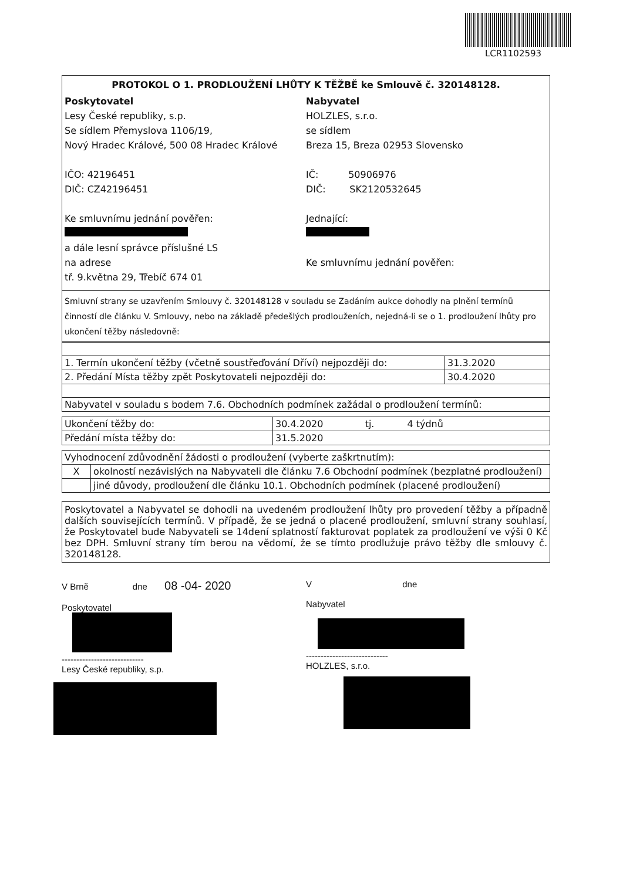LCR1102593
PROTOKOL O 1. PRODLOUŽENÍ LHŮTY K TĚŽBĚ ke Smlouvě č. 320148128.
Poskytovatel
Lesy České republiky, s.p.
Se sídlem Přemyslova 1106/19,
Nový Hradec Králové, 500 08 Hradec Králové
IČO: 42196451
DIČ: CZ42196451
Ke smluvnímu jednání pověřen:
a dále lesní správce příslušné LS
na adrese
tř. 9.května 29, Třebíč 674 01
Nabyvatel
HOLZLES, s.r.o.
se sídlem
Breza 15, Breza 02953 Slovensko
IČ: 50906976
DIČ: SK2120532645
Jednající:
Ke smluvnímu jednání pověřen:
Smluvní strany se uzavřením Smlouvy č. 320148128 v souladu se Zadáním aukce dohodly na plnění termínů činností dle článku V. Smlouvy, nebo na základě předešlých prodlouženích, nejedná-li se o 1. prodloužení lhůty pro ukončení těžby následovně:
| 1. Termín ukončení těžby (včetně soustřeďování Dříví) nejpozději do: | 31.3.2020 |
| 2. Předání Místa těžby zpět Poskytovateli nejpozději do: | 30.4.2020 |
| Nabyvatel v souladu s bodem 7.6. Obchodních podmínek zažádal o prodloužení termínů: | |
| Ukončení těžby do: | 30.4.2020 tj. 4 týdnů |
| Předání místa těžby do: | 31.5.2020 |
| Vyhodnocení zdůvodnění žádosti o prodloužení (vyberte zaškrtnutím): | |
| X | okolností nezávislých na Nabyvateli dle článku 7.6 Obchodní podmínek (bezplatné prodloužení) |
| | jiné důvody, prodloužení dle článku 10.1. Obchodních podmínek (placené prodloužení) |
Poskytovatel a Nabyvatel se dohodli na uvedeném prodloužení lhůty pro provedení těžby a případně dalších souvisejících termínů. V případě, že se jedná o placené prodloužení, smluvní strany souhlasí, že Poskytovatel bude Nabyvateli se 14dení splatností fakturovat poplatek za prodloužení ve výši 0 Kč bez DPH. Smluvní strany tím berou na vědomí, že se tímto prodlužuje právo těžby dle smlouvy č. 320148128.
V Brně dne 08 -04- 2020
Poskytovatel
----------------------------
Lesy České republiky, s.p.
V dne
Nabyvatel
----------------------------
HOLZLES, s.r.o.